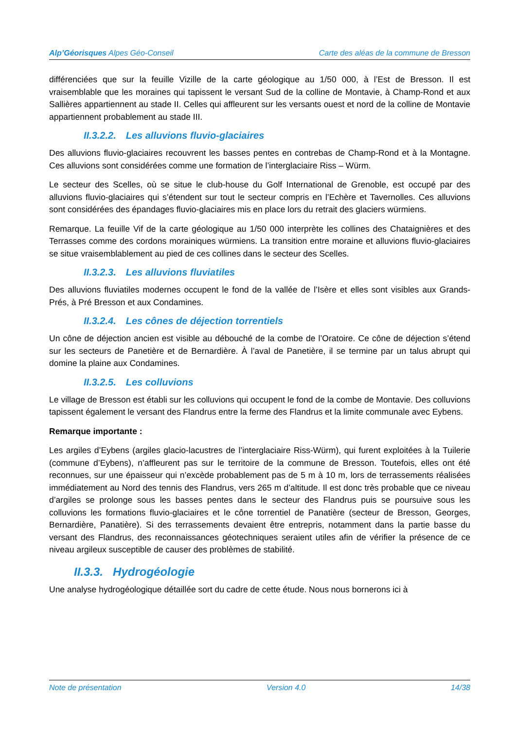Alp’Géorisques Alpes Géo-Conseil Carte des aléas de la commune de Bresson
différenciées que sur la feuille Vizille de la carte géologique au 1/50 000, à l’Est de Bresson. Il est vraisemblable que les moraines qui tapissent le versant Sud de la colline de Montavie, à Champ-Rond et aux Sallières appartiennent au stade II. Celles qui affleurent sur les versants ouest et nord de la colline de Montavie appartiennent probablement au stade III.
II.3.2.2. Les alluvions fluvio-glaciaires
Des alluvions fluvio-glaciaires recouvrent les basses pentes en contrebas de Champ-Rond et à la Montagne. Ces alluvions sont considérées comme une formation de l’interglaciaire Riss – Würm.
Le secteur des Scelles, où se situe le club-house du Golf International de Grenoble, est occupé par des alluvions fluvio-glaciaires qui s’étendent sur tout le secteur compris en l’Echère et Tavernolles. Ces alluvions sont considérées des épandages fluvio-glaciaires mis en place lors du retrait des glaciers würmiens.
Remarque. La feuille Vif de la carte géologique au 1/50 000 interprète les collines des Chataignières et des Terrasses comme des cordons morainiques würmiens. La transition entre moraine et alluvions fluvio-glaciaires se situe vraisemblablement au pied de ces collines dans le secteur des Scelles.
II.3.2.3. Les alluvions fluviatiles
Des alluvions fluviatiles modernes occupent le fond de la vallée de l’Isère et elles sont visibles aux Grands-Prés, à Pré Bresson et aux Condamines.
II.3.2.4. Les cônes de déjection torrentiels
Un cône de déjection ancien est visible au débouché de la combe de l’Oratoire. Ce cône de déjection s’étend sur les secteurs de Panetière et de Bernardière. À l’aval de Panetière, il se termine par un talus abrupt qui domine la plaine aux Condamines.
II.3.2.5. Les colluvions
Le village de Bresson est établi sur les colluvions qui occupent le fond de la combe de Montavie. Des colluvions tapissent également le versant des Flandrus entre la ferme des Flandrus et la limite communale avec Eybens.
Remarque importante :
Les argiles d’Eybens (argiles glacio-lacustres de l’interglaciaire Riss-Würm), qui furent exploitées à la Tuilerie (commune d’Eybens), n’affleurent pas sur le territoire de la commune de Bresson. Toutefois, elles ont été reconnues, sur une épaisseur qui n’excède probablement pas de 5 m à 10 m, lors de terrassements réalisées immédiatement au Nord des tennis des Flandrus, vers 265 m d’altitude. Il est donc très probable que ce niveau d’argiles se prolonge sous les basses pentes dans le secteur des Flandrus puis se poursuive sous les colluvions les formations fluvio-glaciaires et le cône torrentiel de Panatière (secteur de Bresson, Georges, Bernardière, Panatière). Si des terrassements devaient être entrepris, notamment dans la partie basse du versant des Flandrus, des reconnaissances géotechniques seraient utiles afin de vérifier la présence de ce niveau argileux susceptible de causer des problèmes de stabilité.
II.3.3. Hydrogéologie
Une analyse hydrogéologique détaillée sort du cadre de cette étude. Nous nous bornerons ici à
Note de présentation Version 4.0 14/38